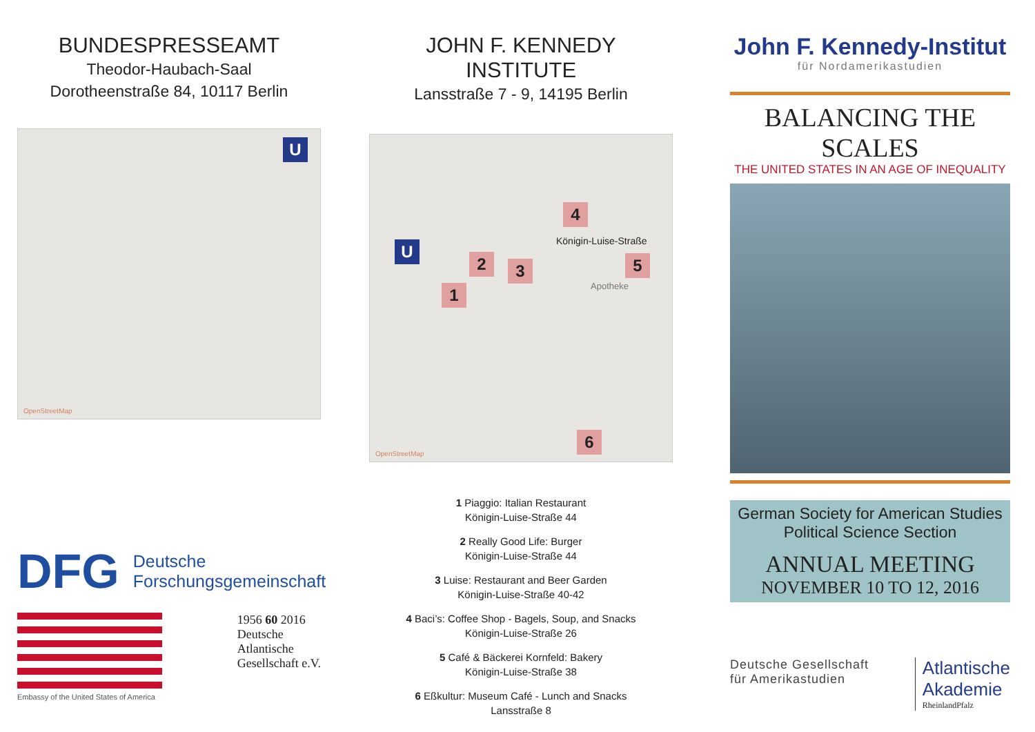BUNDESPRESSEAMT
Theodor-Haubach-Saal
Dorotheenstraße 84, 10117 Berlin
U
OpenStreetMap
DFG Deutsche
Forschungsgemeinschaft
Embassy of the United States of America
1956 60 2016
Deutsche
Atlantische
Gesellschaft e.V.
JOHN F. KENNEDY INSTITUTE
Lansstraße 7 - 9, 14195 Berlin
U
4
2 3 5
1
6
Königin-Luise-Straße
Apotheke
OpenStreetMap
1 Piaggio: Italian Restaurant
Königin-Luise-Straße 44
2 Really Good Life: Burger
Königin-Luise-Straße 44
3 Luise: Restaurant and Beer Garden
Königin-Luise-Straße 40-42
4 Baci’s: Coffee Shop - Bagels, Soup, and Snacks
Königin-Luise-Straße 26
5 Café & Bäckerei Kornfeld: Bakery
Königin-Luise-Straße 38
6 Eßkultur: Museum Café - Lunch and Snacks
Lansstraße 8
John F. Kennedy-Institut
für Nordamerikastudien
BALANCING THE SCALES
THE UNITED STATES IN AN AGE OF INEQUALITY
German Society for American Studies
Political Science Section
ANNUAL MEETING
NOVEMBER 10 TO 12, 2016
Deutsche Gesellschaft
für Amerikastudien
Atlantische
Akademie
RheinlandPfalz